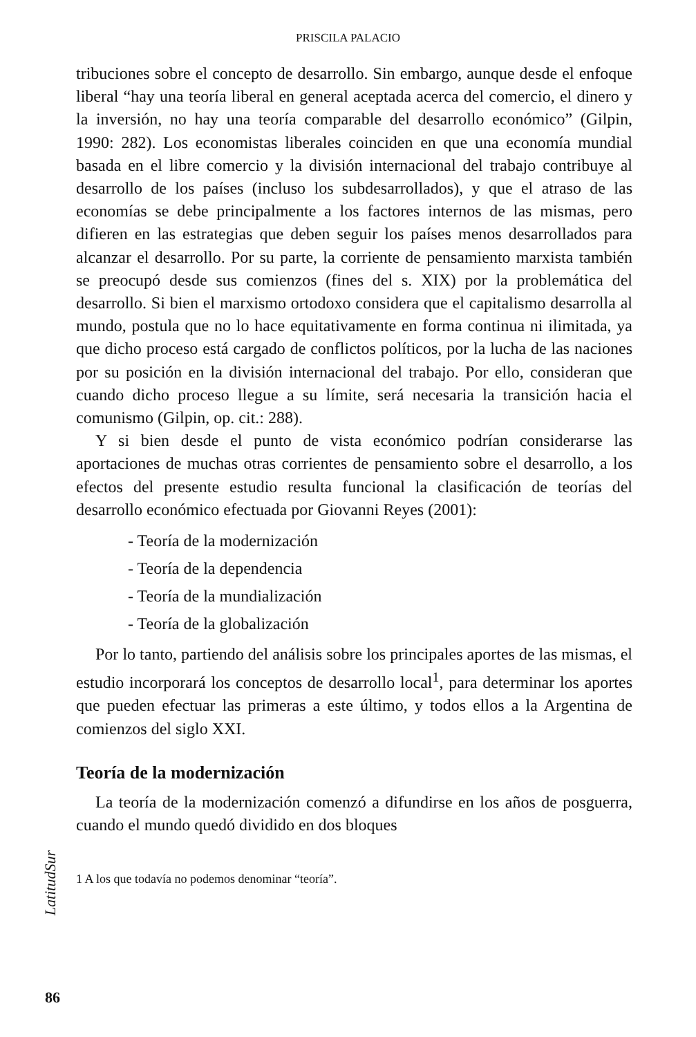PRISCILA PALACIO
tribuciones sobre el concepto de desarrollo. Sin embargo, aunque desde el enfoque liberal “hay una teoría liberal en general aceptada acerca del comercio, el dinero y la inversión, no hay una teoría comparable del desarrollo económico” (Gilpin, 1990: 282). Los economistas liberales coinciden en que una economía mundial basada en el libre comercio y la división internacional del trabajo contribuye al desarrollo de los países (incluso los subdesarrollados), y que el atraso de las economías se debe principalmente a los factores internos de las mismas, pero difieren en las estrategias que deben seguir los países menos desarrollados para alcanzar el desarrollo. Por su parte, la corriente de pensamiento marxista también se preocupó desde sus comienzos (fines del s. XIX) por la problemática del desarrollo. Si bien el marxismo ortodoxo considera que el capitalismo desarrolla al mundo, postula que no lo hace equitativamente en forma continua ni ilimitada, ya que dicho proceso está cargado de conflictos políticos, por la lucha de las naciones por su posición en la división internacional del trabajo. Por ello, consideran que cuando dicho proceso llegue a su límite, será necesaria la transición hacia el comunismo (Gilpin, op. cit.: 288).
Y si bien desde el punto de vista económico podrían considerarse las aportaciones de muchas otras corrientes de pensamiento sobre el desarrollo, a los efectos del presente estudio resulta funcional la clasificación de teorías del desarrollo económico efectuada por Giovanni Reyes (2001):
- Teoría de la modernización
- Teoría de la dependencia
- Teoría de la mundialización
- Teoría de la globalización
Por lo tanto, partiendo del análisis sobre los principales aportes de las mismas, el estudio incorporará los conceptos de desarrollo local<sup>1</sup>, para determinar los aportes que pueden efectuar las primeras a este último, y todos ellos a la Argentina de comienzos del siglo XXI.
Teoría de la modernización
La teoría de la modernización comenzó a difundirse en los años de posguerra, cuando el mundo quedó dividido en dos bloques
1 A los que todavía no podemos denominar “teoría”.
LatitudSur
86